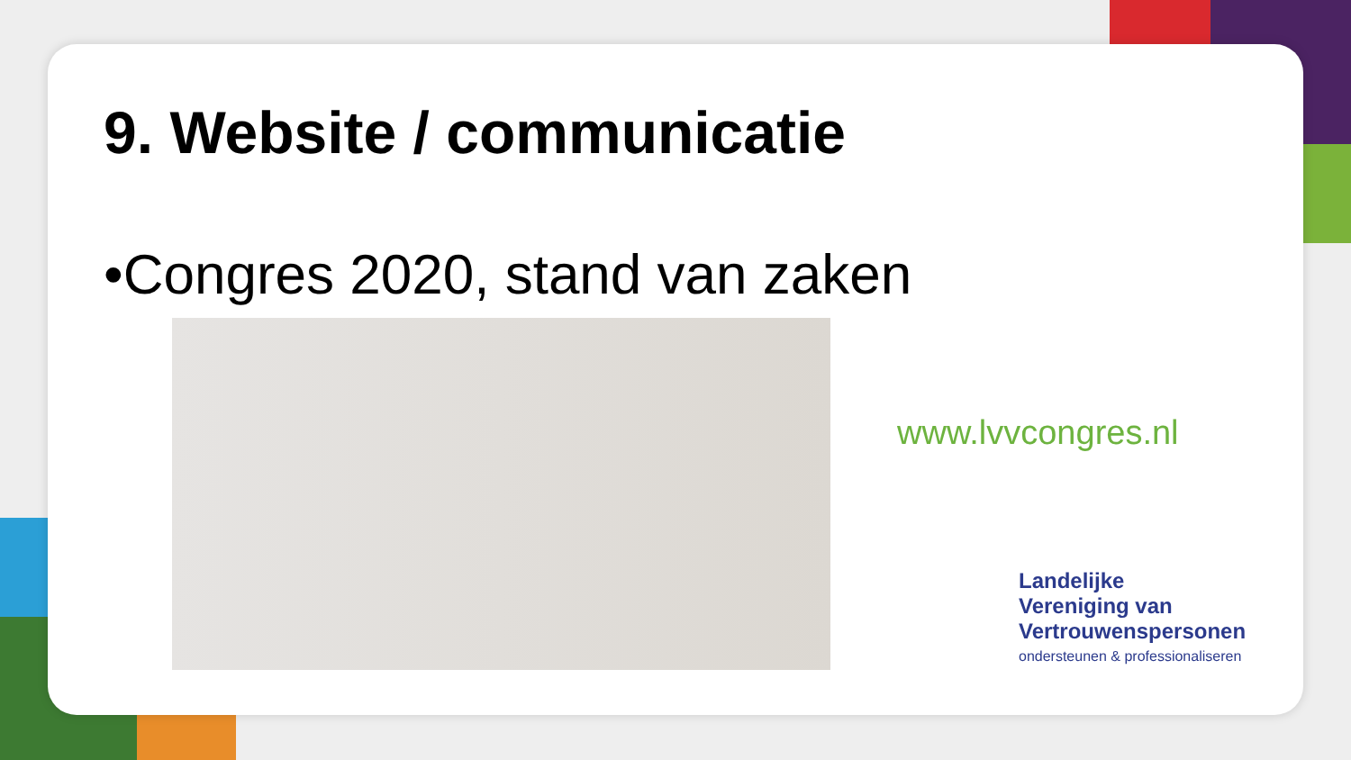9. Website / communicatie
•Congres 2020, stand van zaken
www.lvvcongres.nl
Landelijke
Vereniging van
Vertrouwenspersonen
ondersteunen & professionaliseren